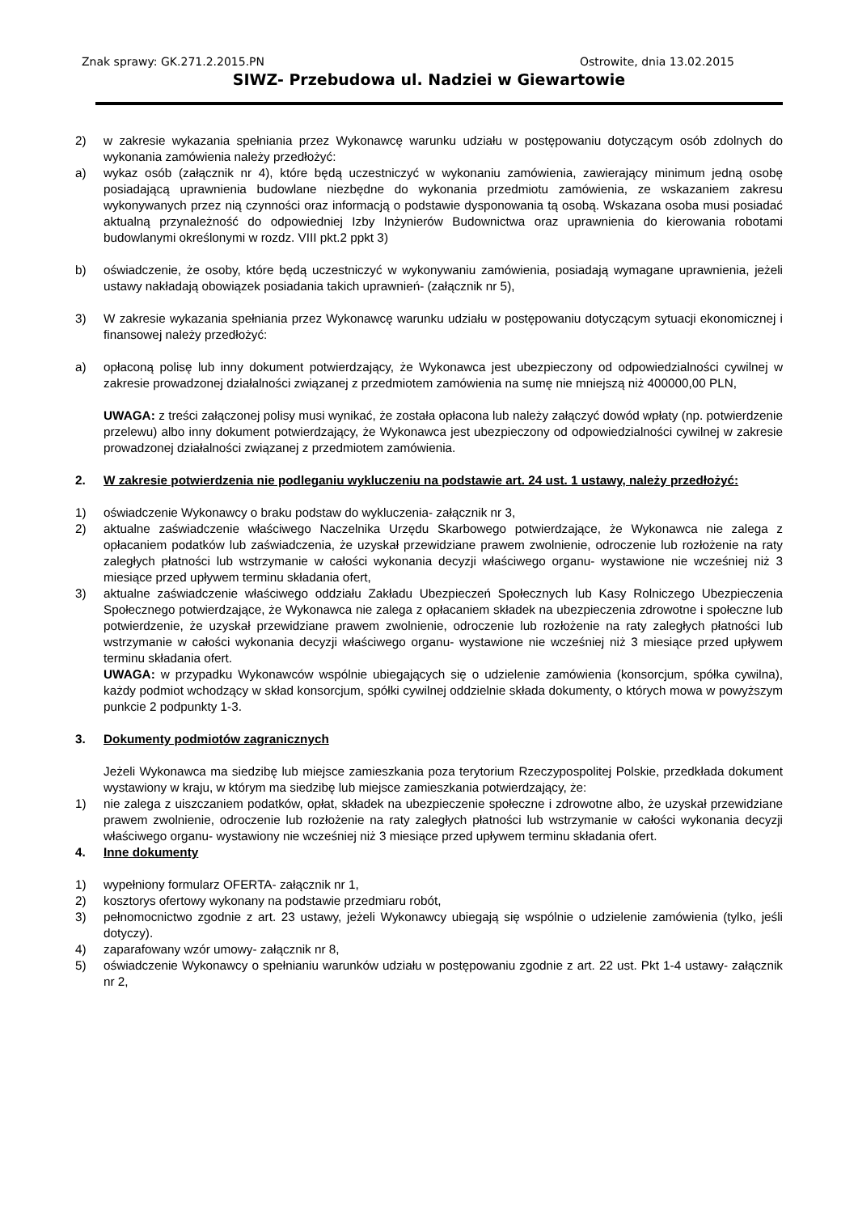Znak sprawy: GK.271.2.2015.PN Ostrowite, dnia 13.02.2015
SIWZ- Przebudowa ul. Nadziei w Giewartowie
2) w zakresie wykazania spełniania przez Wykonawcę warunku udziału w postępowaniu dotyczącym osób zdolnych do wykonania zamówienia należy przedłożyć:
a) wykaz osób (załącznik nr 4), które będą uczestniczyć w wykonaniu zamówienia, zawierający minimum jedną osobę posiadającą uprawnienia budowlane niezbędne do wykonania przedmiotu zamówienia, ze wskazaniem zakresu wykonywanych przez nią czynności oraz informacją o podstawie dysponowania tą osobą. Wskazana osoba musi posiadać aktualną przynależność do odpowiedniej Izby Inżynierów Budownictwa oraz uprawnienia do kierowania robotami budowlanymi określonymi w rozdz. VIII pkt.2 ppkt 3)
b) oświadczenie, że osoby, które będą uczestniczyć w wykonywaniu zamówienia, posiadają wymagane uprawnienia, jeżeli ustawy nakładają obowiązek posiadania takich uprawnień- (załącznik nr 5),
3) W zakresie wykazania spełniania przez Wykonawcę warunku udziału w postępowaniu dotyczącym sytuacji ekonomicznej i finansowej należy przedłożyć:
a) opłaconą polisę lub inny dokument potwierdzający, że Wykonawca jest ubezpieczony od odpowiedzialności cywilnej w zakresie prowadzonej działalności związanej z przedmiotem zamówienia na sumę nie mniejszą niż 400000,00 PLN,
UWAGA: z treści załączonej polisy musi wynikać, że została opłacona lub należy załączyć dowód wpłaty (np. potwierdzenie przelewu) albo inny dokument potwierdzający, że Wykonawca jest ubezpieczony od odpowiedzialności cywilnej w zakresie prowadzonej działalności związanej z przedmiotem zamówienia.
2. W zakresie potwierdzenia nie podleganiu wykluczeniu na podstawie art. 24 ust. 1 ustawy, należy przedłożyć:
1) oświadczenie Wykonawcy o braku podstaw do wykluczenia- załącznik nr 3,
2) aktualne zaświadczenie właściwego Naczelnika Urzędu Skarbowego potwierdzające, że Wykonawca nie zalega z opłacaniem podatków lub zaświadczenia, że uzyskał przewidziane prawem zwolnienie, odroczenie lub rozłożenie na raty zaległych płatności lub wstrzymanie w całości wykonania decyzji właściwego organu- wystawione nie wcześniej niż 3 miesiące przed upływem terminu składania ofert,
3) aktualne zaświadczenie właściwego oddziału Zakładu Ubezpieczeń Społecznych lub Kasy Rolniczego Ubezpieczenia Społecznego potwierdzające, że Wykonawca nie zalega z opłacaniem składek na ubezpieczenia zdrowotne i społeczne lub potwierdzenie, że uzyskał przewidziane prawem zwolnienie, odroczenie lub rozłożenie na raty zaległych płatności lub wstrzymanie w całości wykonania decyzji właściwego organu- wystawione nie wcześniej niż 3 miesiące przed upływem terminu składania ofert.
UWAGA: w przypadku Wykonawców wspólnie ubiegających się o udzielenie zamówienia (konsorcjum, spółka cywilna), każdy podmiot wchodzący w skład konsorcjum, spółki cywilnej oddzielnie składa dokumenty, o których mowa w powyższym punkcie 2 podpunkty 1-3.
3. Dokumenty podmiotów zagranicznych
Jeżeli Wykonawca ma siedzibę lub miejsce zamieszkania poza terytorium Rzeczypospolitej Polskie, przedkłada dokument wystawiony w kraju, w którym ma siedzibę lub miejsce zamieszkania potwierdzający, że:
1) nie zalega z uiszczaniem podatków, opłat, składek na ubezpieczenie społeczne i zdrowotne albo, że uzyskał przewidziane prawem zwolnienie, odroczenie lub rozłożenie na raty zaległych płatności lub wstrzymanie w całości wykonania decyzji właściwego organu- wystawiony nie wcześniej niż 3 miesiące przed upływem terminu składania ofert.
4. Inne dokumenty
1) wypełniony formularz OFERTA- załącznik nr 1,
2) kosztorys ofertowy wykonany na podstawie przedmiaru robót,
3) pełnomocnictwo zgodnie z art. 23 ustawy, jeżeli Wykonawcy ubiegają się wspólnie o udzielenie zamówienia (tylko, jeśli dotyczy).
4) zaparafowany wzór umowy- załącznik nr 8,
5) oświadczenie Wykonawcy o spełnianiu warunków udziału w postępowaniu zgodnie z art. 22 ust. Pkt 1-4 ustawy- załącznik nr 2,